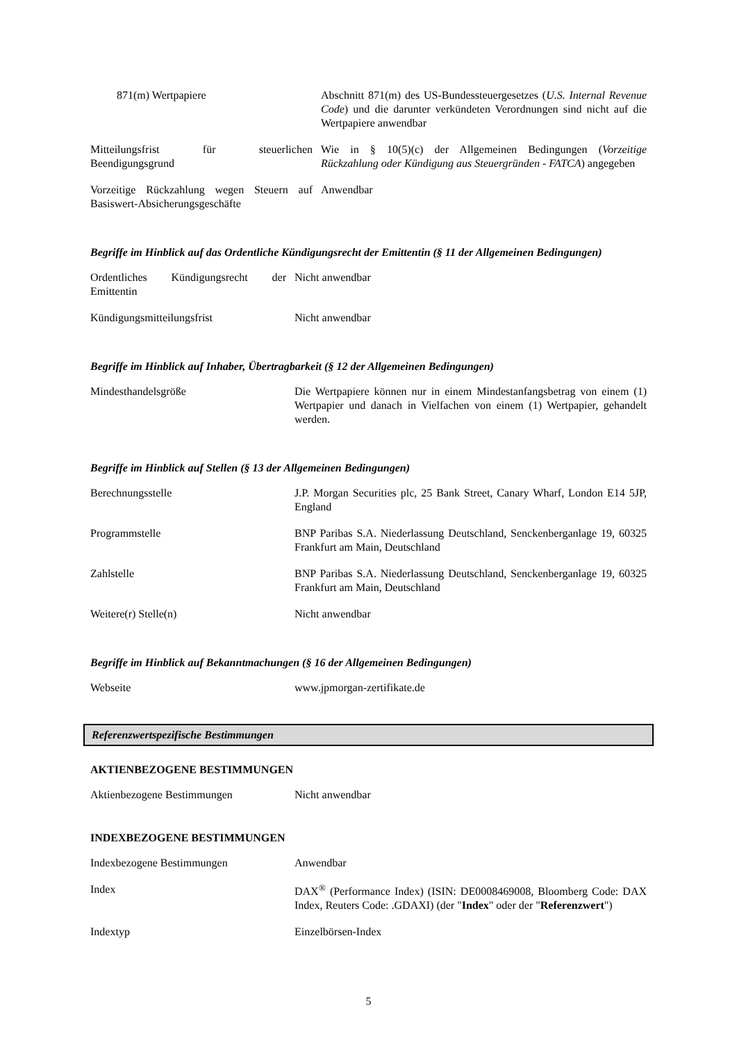| 871(m) Wertpapiere | Abschnitt 871(m) des US-Bundessteuergesetzes ( U.S. Internal Revenue Code ) und die darunter verkündeten Verordnungen sind nicht auf die Wertpapiere anwendbar |
| Mitteilungsfrist für steuerlichen Beendigungsgrund | Wie in § 10(5)(c) der Allgemeinen Bedingungen ( Vorzeitige Rückzahlung oder Kündigung aus Steuergründen - FATCA ) angegeben |
| Vorzeitige Rückzahlung wegen Steuern auf Basiswert-Absicherungsgeschäfte | Anwendbar |
Begriffe im Hinblick auf das Ordentliche Kündigungsrecht der Emittentin (§ 11 der Allgemeinen Bedingungen)
| Ordentliches Kündigungsrecht der Emittentin | Nicht anwendbar |
| Kündigungsmitteilungsfrist | Nicht anwendbar |
Begriffe im Hinblick auf Inhaber, Übertragbarkeit (§ 12 der Allgemeinen Bedingungen)
| Mindesthandelsgröße | Die Wertpapiere können nur in einem Mindestanfangsbetrag von einem (1) Wertpapier und danach in Vielfachen von einem (1) Wertpapier, gehandelt werden. |
Begriffe im Hinblick auf Stellen (§ 13 der Allgemeinen Bedingungen)
| Berechnungsstelle | J.P. Morgan Securities plc, 25 Bank Street, Canary Wharf, London E14 5JP, England |
| Programmstelle | BNP Paribas S.A. Niederlassung Deutschland, Senckenberganlage 19, 60325 Frankfurt am Main, Deutschland |
| Zahlstelle | BNP Paribas S.A. Niederlassung Deutschland, Senckenberganlage 19, 60325 Frankfurt am Main, Deutschland |
| Weitere(r) Stelle(n) | Nicht anwendbar |
Begriffe im Hinblick auf Bekanntmachungen (§ 16 der Allgemeinen Bedingungen)
| Webseite | www.jpmorgan-zertifikate.de |
Referenzwertspezifische Bestimmungen
AKTIENBEZOGENE BESTIMMUNGEN
| Aktienbezogene Bestimmungen | Nicht anwendbar |
INDEXBEZOGENE BESTIMMUNGEN
| Indexbezogene Bestimmungen | Anwendbar |
| Index | DAX<sup>®</sup> (Performance Index) (ISIN: DE0008469008, Bloomberg Code: DAX Index, Reuters Code: .GDAXI) (der " Index " oder der " Referenzwert ") |
| Indextyp | Einzelbörsen-Index |
5